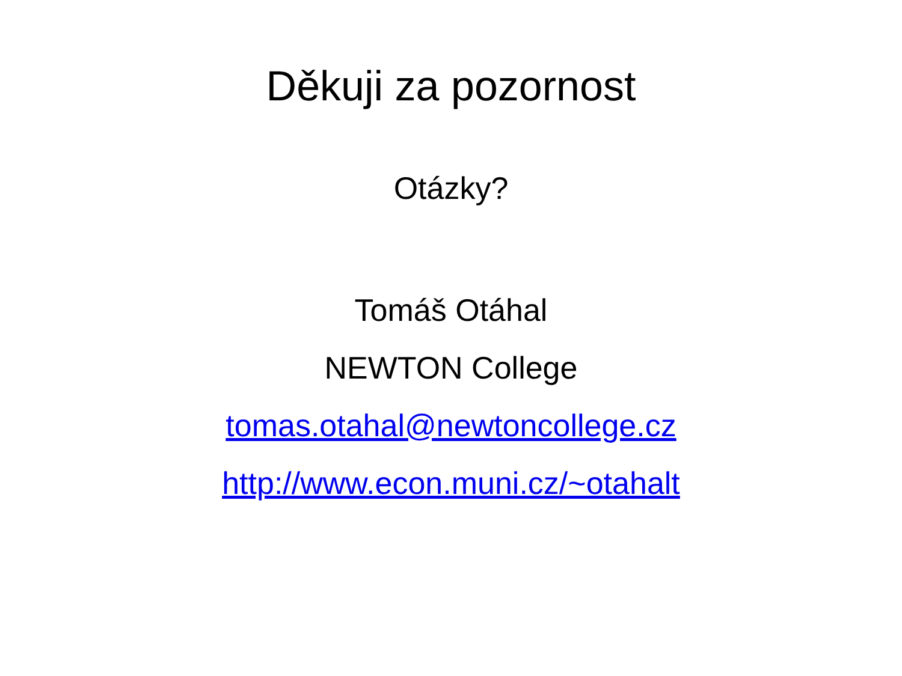Děkuji za pozornost
Otázky?
Tomáš Otáhal
NEWTON College
tomas.otahal@newtoncollege.cz
http://www.econ.muni.cz/~otahalt